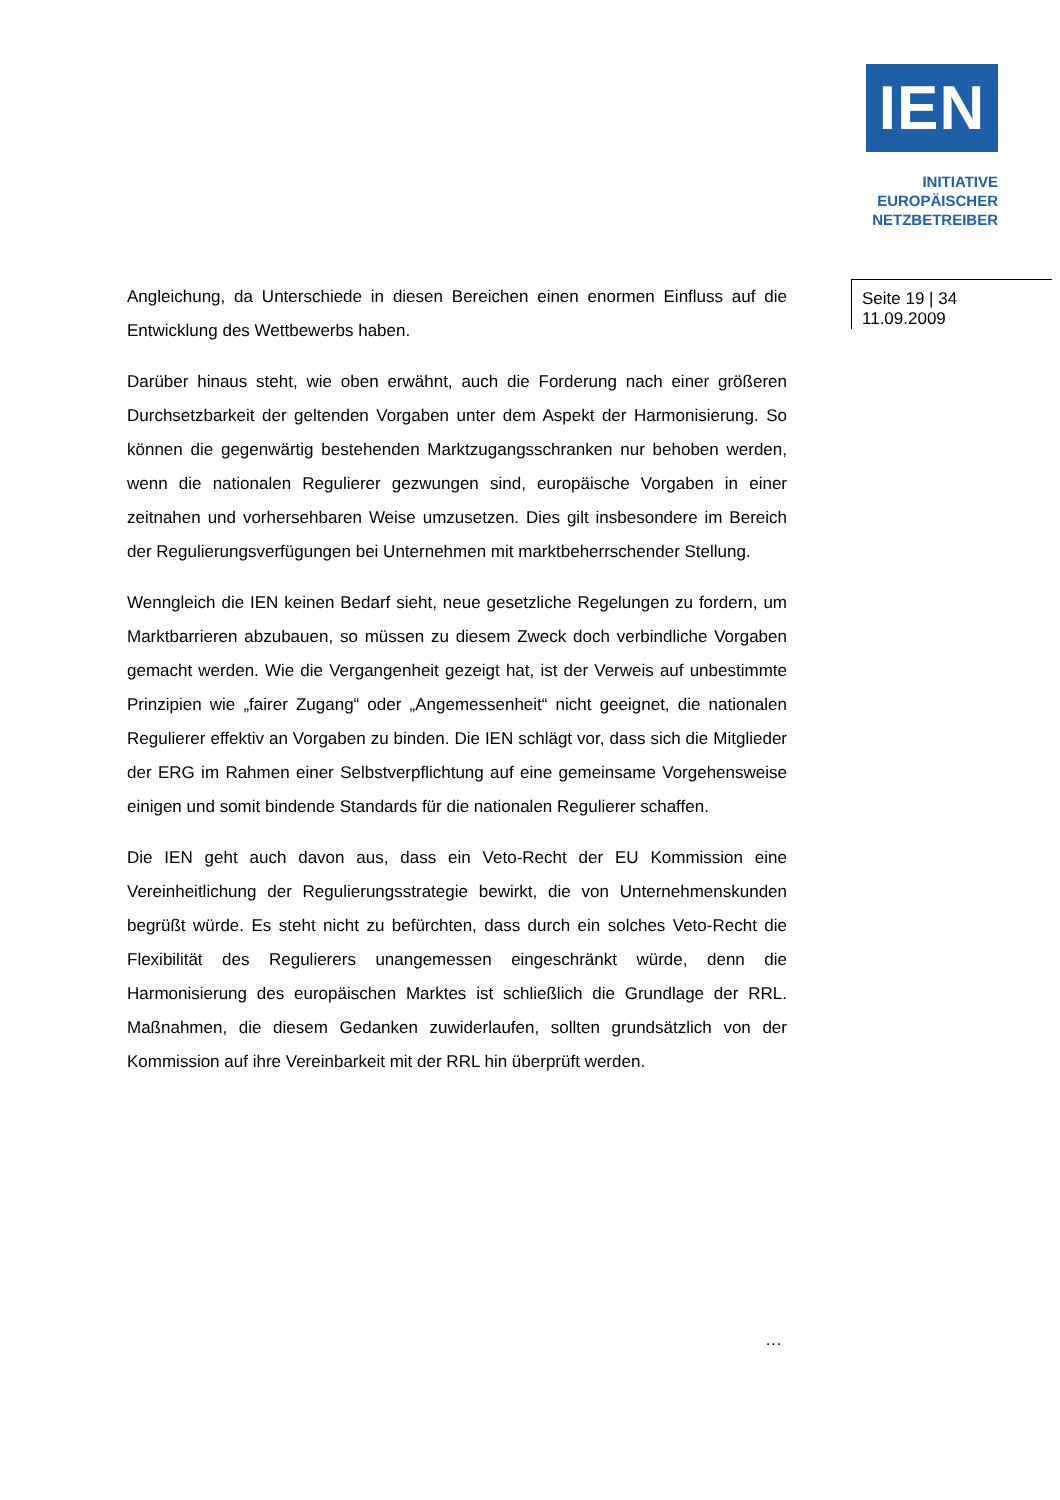IEN
INITIATIVE
EUROPÄISCHER
NETZBETREIBER
Seite 19 | 34
11.09.2009
Angleichung, da Unterschiede in diesen Bereichen einen enormen Einfluss auf die Entwicklung des Wettbewerbs haben.
Darüber hinaus steht, wie oben erwähnt, auch die Forderung nach einer größeren Durchsetzbarkeit der geltenden Vorgaben unter dem Aspekt der Harmonisierung. So können die gegenwärtig bestehenden Marktzugangsschranken nur behoben werden, wenn die nationalen Regulierer gezwungen sind, europäische Vorgaben in einer zeitnahen und vorhersehbaren Weise umzusetzen. Dies gilt insbesondere im Bereich der Regulierungsverfügungen bei Unternehmen mit marktbeherrschender Stellung.
Wenngleich die IEN keinen Bedarf sieht, neue gesetzliche Regelungen zu fordern, um Marktbarrieren abzubauen, so müssen zu diesem Zweck doch verbindliche Vorgaben gemacht werden. Wie die Vergangenheit gezeigt hat, ist der Verweis auf unbestimmte Prinzipien wie „fairer Zugang“ oder „Angemessenheit“ nicht geeignet, die nationalen Regulierer effektiv an Vorgaben zu binden. Die IEN schlägt vor, dass sich die Mitglieder der ERG im Rahmen einer Selbstverpflichtung auf eine gemeinsame Vorgehensweise einigen und somit bindende Standards für die nationalen Regulierer schaffen.
Die IEN geht auch davon aus, dass ein Veto-Recht der EU Kommission eine Vereinheitlichung der Regulierungsstrategie bewirkt, die von Unternehmenskunden begrüßt würde. Es steht nicht zu befürchten, dass durch ein solches Veto-Recht die Flexibilität des Regulierers unangemessen eingeschränkt würde, denn die Harmonisierung des europäischen Marktes ist schließlich die Grundlage der RRL. Maßnahmen, die diesem Gedanken zuwiderlaufen, sollten grundsätzlich von der Kommission auf ihre Vereinbarkeit mit der RRL hin überprüft werden.
…